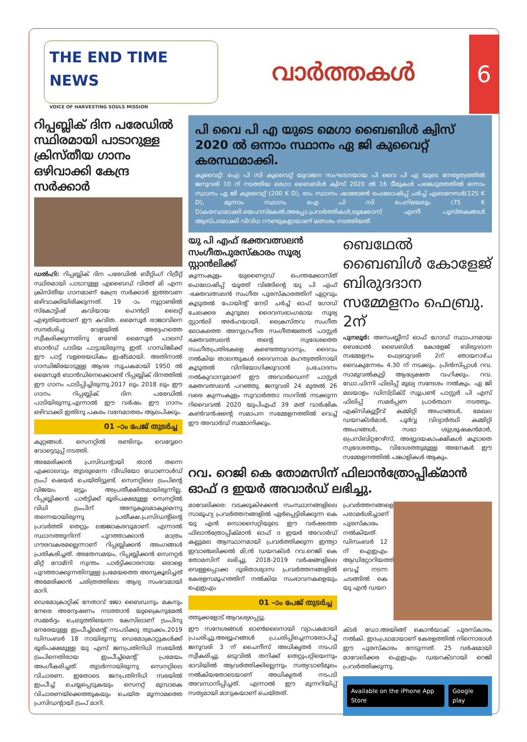THE END TIME NEWS
VOICE OF HARVESTING SOULS MISSION
വാർത്തകൾ
6
റിപ്പബ്ലിക് ദിന പരേഡിൽ സ്ഥിരമായി പാടാറുള്ള ക്രിസ്തീയ ഗാനം ഒഴിവാക്കി കേന്ദ്ര സർക്കാർ
ഡൽഹി: റിപ്പബ്ലിക് ദിന പരേഡിൽ ബീറ്റിംഗ് റിട്രീറ്റ് സ്ഥിരമായി പാടാറുള്ള എബൈഡ് വിത്ത് മി എന്ന ക്രിസ്തീയ ഗാനമാണ് കേന്ദ്ര സർക്കാർ ഇത്തവണ ഒഴിവാക്കിയിരിക്കുന്നത്. 19 -ാം നൂറ്റാണ്ടിൽ സ്കോട്ടിഷ് കവിയായ ഹെൻട്രി ലൈറ്റ് എഴുതിയതാണ് ഈ കവിത. മൈസൂർ രാജാവിനെ സന്ദർശിച്ച വേളയിൽ അദ്ദേഹത്തെ സ്വീകരിക്കുന്നതിനു വേണ്ടി മൈസൂർ പാലസ് ബാൻഡ് പാടിയ പാട്ടായിരുന്നു ഇത്. ഗാന്ധിജിക്ക് ഈ പാട്ട് വളരെയധികം ഇഷ്ടമായി. അതിനാൽ ഗാന്ധിജിയോടുള്ള ആദര സൂചകമായി 1950 ൽ മൈസൂർ ബാൻഡിനെക്കൊണ്ട് റിപ്പബ്ലിക് ദിനത്തിൽ ഈ ഗാനം പാടിപ്പിച്ചിരുന്നു.2017 ലും 2018 ലും ഈ ഗാനം റിപ്പബ്ലിക് ദിന പരേഡിൽ പാടിയിരുന്നു.എന്നാൽ ഈ വർഷം ഈ ഗാനം ഒഴിവാക്കി ഇതിനു പകരം വന്ദേമാതരം ആലപിക്കും.
01 –ാം പേജ് തുടർച്ച
കുറ്റങ്ങൾ. സെനറ്റിൽ രണ്ടിനും വെവ്വേറെ വോട്ടെടുപ്പ് നടത്തി.
അമേരിക്കൻ പ്രസിഡന്റായി താൻ തന്നെ എക്കാലവും തുടരുമെന്ന വീഡിയോ ഡോണാൾഡ് ട്രംപ് ഷെയർ ചെയ്തിട്ടുണ്ട്. സെനറ്റിലെ ട്രംപിന്റെ വിജയം ഒട്ടും അപ്രതീക്ഷിതമായിരുന്നില്ല. റിപ്പബ്ലിക്കൻ പാർട്ടിക്ക് ഭൂരിപക്ഷമുള്ള സെനറ്റിൽ വിധി ട്രംപിന് അനുകൂലമാകുമെന്നു തന്നെയായിരുന്നു പ്രതീക്ഷ.പ്രസിഡന്റിന്റെ പ്രവർത്തി തെറ്റും ലജ്ജാകരവുമാണ്. എന്നാൽ സ്ഥാനത്തുനിന്ന് പുറത്താക്കാൻ മാത്രം ഗൗരവകരമല്ലെന്നാണ് റിപ്പബ്ലിക്കൻ അംഗങ്ങൾ പ്രതികരിച്ചത്. അതേസമയം, റിപ്പബ്ലിക്കൻ സെനറ്റർ മിറ്റ് റോമ്നി സ്വന്തം പാർട്ടിക്കാരനായ ഒരാളെ പുറത്താക്കുന്നതിനുള്ള പ്രമേയത്തെ അനുകൂലിച്ചത് അമേരിക്കൻ ചരിത്രത്തിലെ ആദ്യ സംഭവമായി മാറി.
ഡെമോക്രാറ്റിക് നേതാവ് ജോ ബൈഡനും മകനും നേരെ അന്വേഷണം നടത്താൻ യുക്രൈനുമേൽ സമ്മർദ്ദം ചെലുത്തിയെന്ന കേസിലാണ് ട്രംപിനു നേരേയുള്ള ഇംപീച്ച്മെന്റ് നടപടിക്കു തുടക്കം.2019 ഡിസംബർ 18 നായിരുന്നു ഡെമോക്രാറ്റുകൾക്ക് ഭൂരിപക്ഷമുള്ള യു എസ് ജനപ്രതിനിധി സഭയിൽ ട്രംപിനെതിരായ ഇംപീച്ച്മെന്റ് പ്രമേയം അംഗീകരിച്ചത്. തുടർന്നായിരുന്നു സെനറ്റിലെ വിചാരണ. ഇതോടെ ജനപ്രതിനിധി സഭയിൽ ഇംപീച്ച് ചെയ്യപ്പെടുകയും സെനറ്റ് മുമ്പാകെ വിചാരണയ്ക്കെത്തുകയും ചെയ്ത മൂന്നാമത്തെ പ്രസിഡന്റായി ട്രംപ് മാറി.
പി വൈ പി എ യുടെ മെഗാ ബൈബിൾ ക്വിസ് 2020 ൽ ഒന്നാം സ്ഥാനം ഏ ജി കുവൈറ്റ് കരസ്ഥമാക്കി.
കുവൈറ്റ്: ഐ പി സി കുവൈറ്റ് യുവജന സംഘടനയായ പി വൈ പി എ യുടെ നേതൃത്വത്തിൽ ജനുവരി 10 ന് നടത്തിയ മെഗാ ബൈബിൾ ക്വിസ് 2020 ൽ 16 ടീമുകൾ പങ്കെടുത്തതിൽ ഒന്നാം സ്ഥാനം ഏ ജി കുവൈറ്റ് (200 K D), രാം സ്ഥാനം ഷാരോൺ ഫെലോഷിപ്പ് ചർച്ച് എബനേസർ(125 K D), മൂന്നാം സ്ഥാനം ഐ പി സി പെനിയേലും (75 K D)കരസ്ഥമാക്കി.യെഹസ്കേൽ,അപ്പോ.പ്രവർത്തികൾ,ലൂക്കോസ് എന്നീ പുസ്തകങ്ങൾ ആസ്പദമാക്കി വിവിധ റൗണ്ടുകളായാണ് മത്സരം നടത്തിയത്.
യു പി എഫ് ഭക്തവത്സലൻ സംഗീതപുരസ്കാരം സൂര്യ സ്റ്റാൻലിക്ക്
കുന്നംകുളം യുണൈറ്റഡ് പെന്തക്കോസ്ത് ഫെലോഷിപ്പ് യൂത്ത് വിങ്ങിന്റെ യു പി എഫ് -ഭക്തവത്സലൻ സംഗീത പുരസ്കാരത്തിന് ഏറ്റവും കൂടുതൽ പോയിന്റ് നേടി ചർച്ച് ഓഫ് ഗോഡ് ചേലക്കര കുറുമല ദൈവസഭാംഗമായ സൂര്യ സ്റ്റാൻലി അർഹയായി. ക്രൈസ്തവ സംഗീത ലോകത്തെ അനുഗ്രഹീത സംഗീതജ്ഞൻ പാസ്റ്റർ ഭക്തവത്സലൻ തന്റെ സ്വദേശത്തെ സംഗീതപ്രതിഭകളെ കണ്ടെത്തുവാനും, ദൈവം നൽകിയ താലന്തുകൾ ദൈവനാമ മഹത്വത്തിനായി കൂടുതൽ വിനിയോഗിക്കുവാൻ പ്രചോദനം നൽകുവാനുമാണ് ഈ അവാർഡെന്ന് പാസ്റ്റർ ഭക്തവത്സലൻ പറഞ്ഞു. ജനുവരി 24 മുതൽ 26 വരെ കുന്നംകുളം സുവാർത്താ നഗറിൽ നടക്കുന്ന റിവൈവൽ 2020 യുപിഎഫ് 39 മത് വാർഷിക കൺവൻഷന്റെ സമാപന സമ്മേളനത്തിൽ വെച്ച് ഈ അവാർഡ് സമ്മാനിക്കും.
ബെഥേൽ ബൈബിൾ കോളേജ് ബിരുദദാന സമ്മേളനം ഫെബ്രു. 2ന്
പുനലൂർ: അസംബ്ലീസ് ഓഫ് ഗോഡ് സ്ഥാപനമായ ബെഥേൽ ബൈബിൾ കോളേജ് ബിരുദദാന സമ്മേളനം ഫെബ്രുവരി 2ന് ഞായറാഴ്ച വൈകുന്നേരം 4.30 ന് നടക്കും. പ്രിൻസിപ്പാൾ റവ. സാമുവൽകുട്ടി ആദ്ധ്യക്ഷത വഹിക്കും. റവ. ഡോ.ഫിന്നി ഫിലിപ്പ് മുഖ്യ സന്ദേശം നൽകും. ഏ ജി മലയാളം ഡിസ്ട്രിക്ട് സൂപ്രണ്ട് പാസ്റ്റർ പി എസ് ഫിലിപ്പ് സമർപ്പണ പ്രാർത്ഥന നടത്തും. എക്സിക്യൂട്ടീവ് കമ്മിറ്റി അംഗങ്ങൾ, മേഖല ഡയറക്ടർമാർ, പൂർവ്വ വിദ്യാർത്ഥി കമ്മിറ്റി അംഗങ്ങൾ, സഭാ ശുശ്രൂഷകൻമാർ, പ്രെസ്ബിറ്ററേഴ്സ്, അഭ്യുദയകാംക്ഷികൾ കൂടാതെ സ്വദേശത്തും, വിദേശത്തുമുള്ള അനേകർ ഈ സമ്മേളനത്തിൽ പങ്കാളികൾ ആകും.
റവ. റെജി കെ തോമസിന് ഫിലാൻത്രോപ്പിക്മാൻ ഓഫ് ദ ഇയർ അവാർഡ് ലഭിച്ചു.
മാവേലിക്കര: വടക്കുകിഴക്കൻ സംസ്ഥാനങ്ങളിലെ സാമൂഹ്യ പ്രവർത്തനങ്ങളിൽ ഏർപ്പെട്ടിരിക്കുന്ന കെ യു എൻ സൊസൈറ്റിയുടെ ഈ വർഷത്തെ ഫിലാൻത്രോപ്പിക്മാൻ ഓഫ് ദ ഇയർ അവാർഡ് കല്ലുമല ആസ്ഥാനമായി പ്രവർത്തിക്കുന്ന ഇന്ത്യാ ഇവാഞ്ചലിക്കൽ മി,ൻ ഡയറക്ടർ റവ.റെജി കെ തോമസിന് ലഭിച്ചു. 2018-2019 വർഷങ്ങളിലെ വെള്ളപ്പൊക്ക ദുരിതാശ്വാസ പ്രവർത്തനങ്ങളിൽ കേരളസമൂഹത്തിന് നൽകിയ സംഭാവനകളെയും ഐഇഎം
01 –ാം പേജ് തുടർച്ച
ത്തുക്കളോട് ആവശ്യപ്പെട്ടു.
ഈ സന്ദേശങ്ങൾ ഓൺലൈനായി വ്യാപകമായി പ്രചരിച്ചു.അഭ്യൂഹങ്ങൾ പ്രചരിപ്പിച്ചെന്നാരോപിച്ച് ജനുവരി 3 ന് ചൈനീസ് അധികൃതർ നടപടി സ്വീകരിച്ചു. ഒടുവിൽ തനിക്ക് തെറ്റുപറ്റിയെന്നും ഭാവിയിൽ ആവർത്തിക്കില്ലെന്നും സത്യവാങ്മൂലം നൽകിയതോടെയാണ് അധികൃതർ നടപടി അവസാനിപ്പിച്ചത്. എന്നാൽ ഈ മുന്നറിയിപ്പ് സത്യമായി മാറുകയാണ് ചെയ്തത്.
പ്രവർത്തനങ്ങളെയും പരാമർശിച്ചാണ് പുരസ്കാരം നൽകിയത്. ഡിസംബർ 12 ന് ഐഇഎം ആഡിറ്റോറിയത്തിൽ വെച്ച് നടന്ന ചടങ്ങിൽ കെ യു എൻ ഡയറ
ക്ടർ ഡോ.അയിങ്ങ് കൊൻയാക് പുരസ്കാരം നൽകി. ഇദംപ്രഥമായാണ് കേരളത്തിൽ നിന്നൊരാൾ ഈ പുരസ്കാരം നേടുന്നത്. 25 വർഷമായി മാവേലിക്കര ഐഇഎം ഡയറക്ടറായി റെജി പ്രവർത്തിക്കുന്നു.
Available on the iPhone App Store Google play